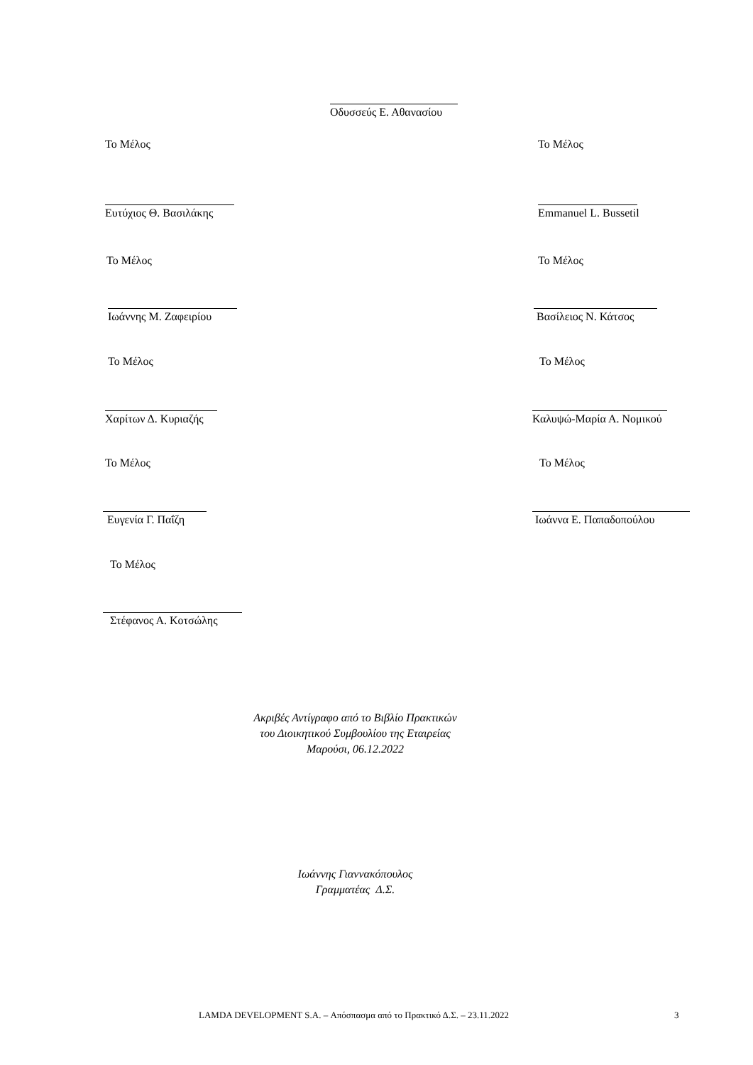Οδυσσεύς Ε. Αθανασίου
Το Μέλος Το Μέλος
Ευτύχιος Θ. Βασιλάκης Emmanuel L. Bussetil
Το Μέλος Το Μέλος
Ιωάννης Μ. Ζαφειρίου Βασίλειος Ν. Κάτσος
Το Μέλος Το Μέλος
Χαρίτων Δ. Κυριαζής Καλυψώ-Μαρία Α. Νομικού
Το Μέλος Το Μέλος
Ευγενία Γ. Παΐζη Ιωάννα Ε. Παπαδοπούλου
Το Μέλος
Στέφανος Α. Κοτσώλης
Ακριβές Αντίγραφο από το Βιβλίο Πρακτικών
του Διοικητικού Συμβουλίου της Εταιρείας
Μαρούσι, 06.12.2022
Ιωάννης Γιαννακόπουλος
Γραμματέας Δ.Σ.
LAMDA DEVELOPMENT S.A. – Απόσπασμα από το Πρακτικό Δ.Σ. – 23.11.2022
3